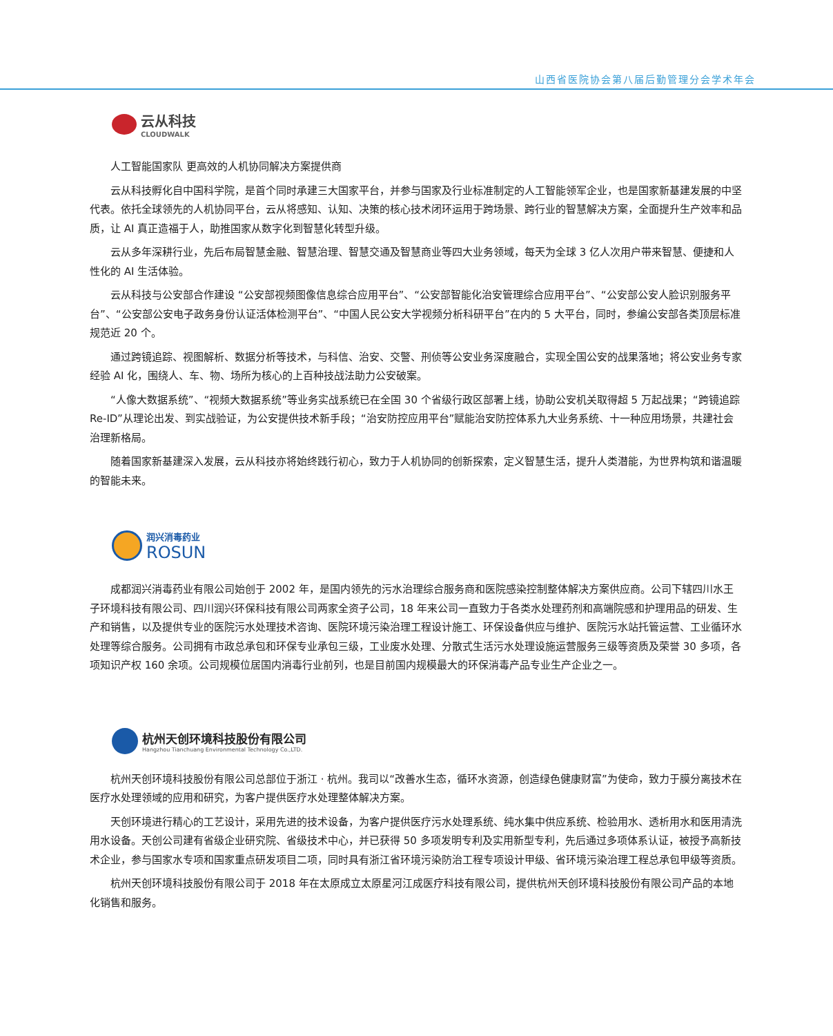山西省医院协会第八届后勤管理分会学术年会
云从科技
CLOUDWALK
人工智能国家队 更高效的人机协同解决方案提供商
云从科技孵化自中国科学院，是首个同时承建三大国家平台，并参与国家及行业标准制定的人工智能领军企业，也是国家新基建发展的中坚代表。依托全球领先的人机协同平台，云从将感知、认知、决策的核心技术闭环运用于跨场景、跨行业的智慧解决方案，全面提升生产效率和品质，让 AI 真正造福于人，助推国家从数字化到智慧化转型升级。
云从多年深耕行业，先后布局智慧金融、智慧治理、智慧交通及智慧商业等四大业务领域，每天为全球 3 亿人次用户带来智慧、便捷和人性化的 AI 生活体验。
云从科技与公安部合作建设 “公安部视频图像信息综合应用平台”、“公安部智能化治安管理综合应用平台”、“公安部公安人脸识别服务平台”、“公安部公安电子政务身份认证活体检测平台”、“中国人民公安大学视频分析科研平台”在内的 5 大平台，同时，参编公安部各类顶层标准规范近 20 个。
通过跨镜追踪、视图解析、数据分析等技术，与科信、治安、交警、刑侦等公安业务深度融合，实现全国公安的战果落地；将公安业务专家经验 AI 化，围绕人、车、物、场所为核心的上百种技战法助力公安破案。
“人像大数据系统”、“视频大数据系统”等业务实战系统已在全国 30 个省级行政区部署上线，协助公安机关取得超 5 万起战果；“跨镜追踪 Re-ID”从理论出发、到实战验证，为公安提供技术新手段；“治安防控应用平台”赋能治安防控体系九大业务系统、十一种应用场景，共建社会治理新格局。
随着国家新基建深入发展，云从科技亦将始终践行初心，致力于人机协同的创新探索，定义智慧生活，提升人类潜能，为世界构筑和谐温暖的智能未来。
润兴消毒药业
ROSUN
成都润兴消毒药业有限公司始创于 2002 年，是国内领先的污水治理综合服务商和医院感染控制整体解决方案供应商。公司下辖四川水王子环境科技有限公司、四川润兴环保科技有限公司两家全资子公司，18 年来公司一直致力于各类水处理药剂和高端院感和护理用品的研发、生产和销售，以及提供专业的医院污水处理技术咨询、医院环境污染治理工程设计施工、环保设备供应与维护、医院污水站托管运营、工业循环水处理等综合服务。公司拥有市政总承包和环保专业承包三级，工业废水处理、分散式生活污水处理设施运营服务三级等资质及荣誉 30 多项，各项知识产权 160 余项。公司规模位居国内消毒行业前列，也是目前国内规模最大的环保消毒产品专业生产企业之一。
杭州天创环境科技股份有限公司
Hangzhou Tianchuang Environmental Technology Co.,LTD.
杭州天创环境科技股份有限公司总部位于浙江 · 杭州。我司以“改善水生态，循环水资源，创造绿色健康财富”为使命，致力于膜分离技术在医疗水处理领域的应用和研究，为客户提供医疗水处理整体解决方案。
天创环境进行精心的工艺设计，采用先进的技术设备，为客户提供医疗污水处理系统、纯水集中供应系统、检验用水、透析用水和医用清洗用水设备。天创公司建有省级企业研究院、省级技术中心，并已获得 50 多项发明专利及实用新型专利，先后通过多项体系认证，被授予高新技术企业，参与国家水专项和国家重点研发项目二项，同时具有浙江省环境污染防治工程专项设计甲级、省环境污染治理工程总承包甲级等资质。
杭州天创环境科技股份有限公司于 2018 年在太原成立太原星河江成医疗科技有限公司，提供杭州天创环境科技股份有限公司产品的本地化销售和服务。